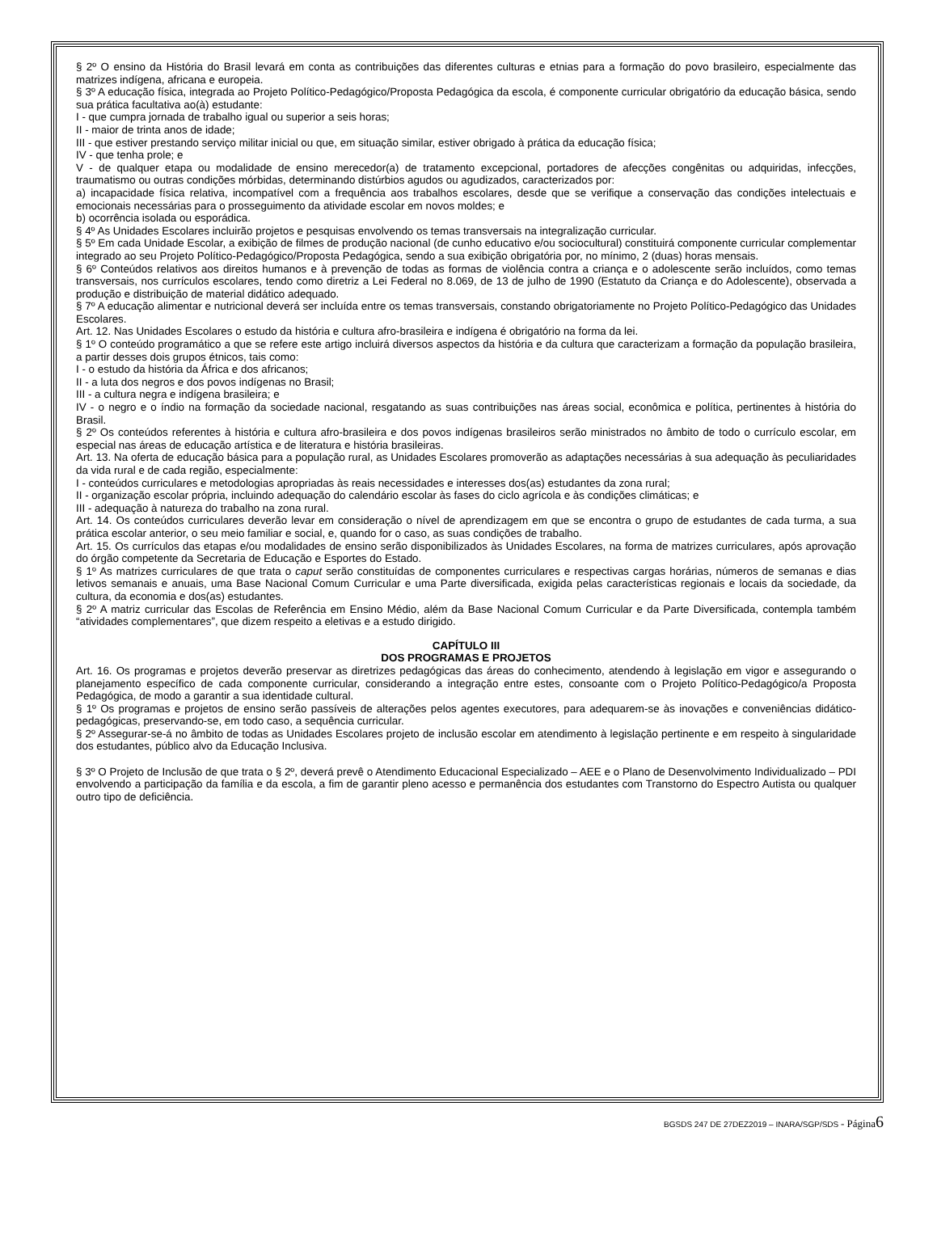§ 2º O ensino da História do Brasil levará em conta as contribuições das diferentes culturas e etnias para a formação do povo brasileiro, especialmente das matrizes indígena, africana e europeia.
§ 3º A educação física, integrada ao Projeto Político-Pedagógico/Proposta Pedagógica da escola, é componente curricular obrigatório da educação básica, sendo sua prática facultativa ao(à) estudante:
I - que cumpra jornada de trabalho igual ou superior a seis horas;
II - maior de trinta anos de idade;
III - que estiver prestando serviço militar inicial ou que, em situação similar, estiver obrigado à prática da educação física;
IV - que tenha prole; e
V - de qualquer etapa ou modalidade de ensino merecedor(a) de tratamento excepcional, portadores de afecções congênitas ou adquiridas, infecções, traumatismo ou outras condições mórbidas, determinando distúrbios agudos ou agudizados, caracterizados por:
a) incapacidade física relativa, incompatível com a frequência aos trabalhos escolares, desde que se verifique a conservação das condições intelectuais e emocionais necessárias para o prosseguimento da atividade escolar em novos moldes; e
b) ocorrência isolada ou esporádica.
§ 4º As Unidades Escolares incluirão projetos e pesquisas envolvendo os temas transversais na integralização curricular.
§ 5º Em cada Unidade Escolar, a exibição de filmes de produção nacional (de cunho educativo e/ou sociocultural) constituirá componente curricular complementar integrado ao seu Projeto Político-Pedagógico/Proposta Pedagógica, sendo a sua exibição obrigatória por, no mínimo, 2 (duas) horas mensais.
§ 6º Conteúdos relativos aos direitos humanos e à prevenção de todas as formas de violência contra a criança e o adolescente serão incluídos, como temas transversais, nos currículos escolares, tendo como diretriz a Lei Federal no 8.069, de 13 de julho de 1990 (Estatuto da Criança e do Adolescente), observada a produção e distribuição de material didático adequado.
§ 7º A educação alimentar e nutricional deverá ser incluída entre os temas transversais, constando obrigatoriamente no Projeto Político-Pedagógico das Unidades Escolares.
Art. 12. Nas Unidades Escolares o estudo da história e cultura afro-brasileira e indígena é obrigatório na forma da lei.
§ 1º O conteúdo programático a que se refere este artigo incluirá diversos aspectos da história e da cultura que caracterizam a formação da população brasileira, a partir desses dois grupos étnicos, tais como:
I - o estudo da história da África e dos africanos;
II - a luta dos negros e dos povos indígenas no Brasil;
III - a cultura negra e indígena brasileira; e
IV - o negro e o índio na formação da sociedade nacional, resgatando as suas contribuições nas áreas social, econômica e política, pertinentes à história do Brasil.
§ 2º Os conteúdos referentes à história e cultura afro-brasileira e dos povos indígenas brasileiros serão ministrados no âmbito de todo o currículo escolar, em especial nas áreas de educação artística e de literatura e história brasileiras.
Art. 13. Na oferta de educação básica para a população rural, as Unidades Escolares promoverão as adaptações necessárias à sua adequação às peculiaridades da vida rural e de cada região, especialmente:
I - conteúdos curriculares e metodologias apropriadas às reais necessidades e interesses dos(as) estudantes da zona rural;
II - organização escolar própria, incluindo adequação do calendário escolar às fases do ciclo agrícola e às condições climáticas; e
III - adequação à natureza do trabalho na zona rural.
Art. 14. Os conteúdos curriculares deverão levar em consideração o nível de aprendizagem em que se encontra o grupo de estudantes de cada turma, a sua prática escolar anterior, o seu meio familiar e social, e, quando for o caso, as suas condições de trabalho.
Art. 15. Os currículos das etapas e/ou modalidades de ensino serão disponibilizados às Unidades Escolares, na forma de matrizes curriculares, após aprovação do órgão competente da Secretaria de Educação e Esportes do Estado.
§ 1º As matrizes curriculares de que trata o caput serão constituídas de componentes curriculares e respectivas cargas horárias, números de semanas e dias letivos semanais e anuais, uma Base Nacional Comum Curricular e uma Parte diversificada, exigida pelas características regionais e locais da sociedade, da cultura, da economia e dos(as) estudantes.
§ 2º A matriz curricular das Escolas de Referência em Ensino Médio, além da Base Nacional Comum Curricular e da Parte Diversificada, contempla também “atividades complementares”, que dizem respeito a eletivas e a estudo dirigido.
CAPÍTULO III
DOS PROGRAMAS E PROJETOS
Art. 16. Os programas e projetos deverão preservar as diretrizes pedagógicas das áreas do conhecimento, atendendo à legislação em vigor e assegurando o planejamento específico de cada componente curricular, considerando a integração entre estes, consoante com o Projeto Político-Pedagógico/a Proposta Pedagógica, de modo a garantir a sua identidade cultural.
§ 1º Os programas e projetos de ensino serão passíveis de alterações pelos agentes executores, para adequarem-se às inovações e conveniências didático-pedagógicas, preservando-se, em todo caso, a sequência curricular.
§ 2º Assegurar-se-á no âmbito de todas as Unidades Escolares projeto de inclusão escolar em atendimento à legislação pertinente e em respeito à singularidade dos estudantes, público alvo da Educação Inclusiva.
§ 3º O Projeto de Inclusão de que trata o § 2º, deverá prevê o Atendimento Educacional Especializado – AEE e o Plano de Desenvolvimento Individualizado – PDI envolvendo a participação da família e da escola, a fim de garantir pleno acesso e permanência dos estudantes com Transtorno do Espectro Autista ou qualquer outro tipo de deficiência.
BGSDS 247 DE 27DEZ2019 – INARA/SGP/SDS - Página 6